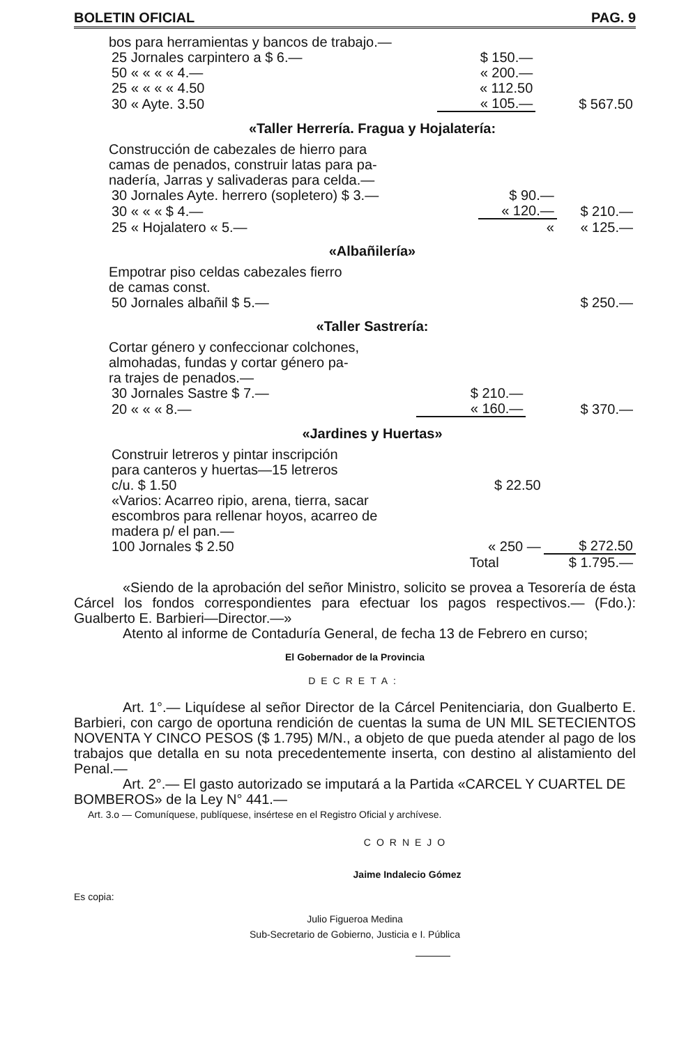BOLETIN OFICIAL PAG. 9
bos para herramientas y bancos de trabajo.—
| 25 Jornales carpintero a $ 6.— | $ 150.— | |
| 50 « « « « 4.— | « 200.— | |
| 25 « « « « 4.50 | « 112.50 | |
| 30 « Ayte. 3.50 | « 105.— | $ 567.50 |
«Taller Herrería. Fragua y Hojalatería:
Construcción de cabezales de hierro para
camas de penados, construir latas para pa-
nadería, Jarras y salivaderas para celda.—
| 30 Jornales Ayte. herrero (sopletero) $ 3.— | $ 90.— | |
| 30 « « « $ 4.— | « 120.— | $ 210.— |
| 25 « Hojalatero « 5.— | « | « 125.— |
«Albañilería»
Empotrar piso celdas cabezales fierro
de camas const.
| 50 Jornales albañil $ 5.— | $ 250.— |
«Taller Sastrería:
Cortar género y confeccionar colchones,
almohadas, fundas y cortar género pa-
ra trajes de penados.—
| 30 Jornales Sastre $ 7.— | $ 210.— | |
| 20 « « « 8.— | « 160.— | $ 370.— |
«Jardines y Huertas»
| Construir letreros y pintar inscripción para canteros y huertas—15 letreros c/u. $ 1.50 | $ 22.50 | |
| «Varios: Acarreo ripio, arena, tierra, sacar escombros para rellenar hoyos, acarreo de madera p/ el pan.— 100 Jornales $ 2.50 | « 250 — | $ 272.50 |
| | Total | $ 1.795.— |
«Siendo de la aprobación del señor Ministro, solicito se provea a Tesorería de ésta Cárcel los fondos correspondientes para efectuar los pagos respectivos.— (Fdo.): Gualberto E. Barbieri—Director.—»
Atento al informe de Contaduría General, de fecha 13 de Febrero en curso;
El Gobernador de la Provincia
DECRETA:
Art. 1°.— Liquídese al señor Director de la Cárcel Penitenciaria, don Gualberto E. Barbieri, con cargo de oportuna rendición de cuentas la suma de UN MIL SETECIENTOS NOVENTA Y CINCO PESOS ($ 1.795) M/N., a objeto de que pueda atender al pago de los trabajos que detalla en su nota precedentemente inserta, con destino al alistamiento del Penal.—
Art. 2°.— El gasto autorizado se imputará a la Partida «CARCEL Y CUARTEL DE BOMBEROS» de la Ley N° 441.—
Art. 3.o — Comuníquese, publíquese, insértese en el Registro Oficial y archívese.
CORNEJO
Jaime Indalecio Gómez
Es copia:
Julio Figueroa Medina
Sub-Secretario de Gobierno, Justicia e I. Pública